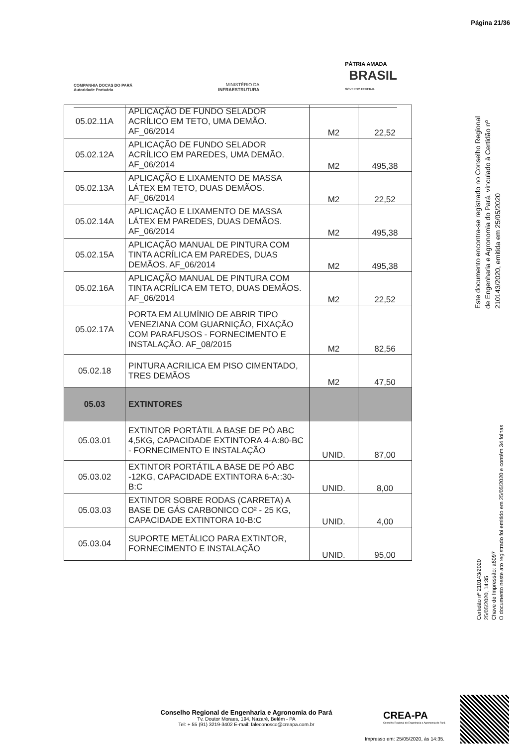Página 21/36
COMPANHIA DOCAS DO PARÁ
Autoridade Portuária
MINISTÉRIO DA
INFRAESTRUTURA
PÁTRIA AMADA
BRASIL
GOVERNO FEDERAL
| 05.02.11A | APLICAÇÃO DE FUNDO SELADOR ACRÍLICO EM TETO, UMA DEMÃO. AF_06/2014 | M2 | 22,52 |
| 05.02.12A | APLICAÇÃO DE FUNDO SELADOR ACRÍLICO EM PAREDES, UMA DEMÃO. AF_06/2014 | M2 | 495,38 |
| 05.02.13A | APLICAÇÃO E LIXAMENTO DE MASSA LÁTEX EM TETO, DUAS DEMÃOS. AF_06/2014 | M2 | 22,52 |
| 05.02.14A | APLICAÇÃO E LIXAMENTO DE MASSA LÁTEX EM PAREDES, DUAS DEMÃOS. AF_06/2014 | M2 | 495,38 |
| 05.02.15A | APLICAÇÃO MANUAL DE PINTURA COM TINTA ACRÍLICA EM PAREDES, DUAS DEMÃOS. AF_06/2014 | M2 | 495,38 |
| 05.02.16A | APLICAÇÃO MANUAL DE PINTURA COM TINTA ACRÍLICA EM TETO, DUAS DEMÃOS. AF_06/2014 | M2 | 22,52 |
| 05.02.17A | PORTA EM ALUMÍNIO DE ABRIR TIPO VENEZIANA COM GUARNIÇÃO, FIXAÇÃO COM PARAFUSOS - FORNECIMENTO E INSTALAÇÃO. AF_08/2015 | M2 | 82,56 |
| 05.02.18 | PINTURA ACRILICA EM PISO CIMENTADO, TRES DEMÃOS | M2 | 47,50 |
| 05.03 | EXTINTORES | | |
| 05.03.01 | EXTINTOR PORTÁTIL A BASE DE PÓ ABC 4,5KG, CAPACIDADE EXTINTORA 4-A:80-BC - FORNECIMENTO E INSTALAÇÃO | UNID. | 87,00 |
| 05.03.02 | EXTINTOR PORTÁTIL A BASE DE PÓ ABC -12KG, CAPACIDADE EXTINTORA 6-A::30-B:C | UNID. | 8,00 |
| 05.03.03 | EXTINTOR SOBRE RODAS (CARRETA) A BASE DE GÁS CARBONICO CO² - 25 KG, CAPACIDADE EXTINTORA 10-B:C | UNID. | 4,00 |
| 05.03.04 | SUPORTE METÁLICO PARA EXTINTOR, FORNECIMENTO E INSTALAÇÃO | UNID. | 95,00 |
Este documento encontra-se registrado no Conselho Regional de Engenharia e Agronomia do Pará, vinculado à Certidão nº 210143/2020, emitida em 25/05/2020
Certidão nº 210143/2020
25/05/2020, 14:35
Chave de Impressão: a6097
O documento neste ato registrado foi emitido em 25/05/2020 e contém 34 folhas
Conselho Regional de Engenharia e Agronomia do Pará
Tv. Doutor Moraes, 194, Nazaré, Belém - PA
Tel: + 55 (91) 3219-3402 E-mail: faleconosco@creapa.com.br
CREA-PA
Conselho Regional de Engenharia e Agronomia do Pará
Impresso em: 25/05/2020, às 14:35.